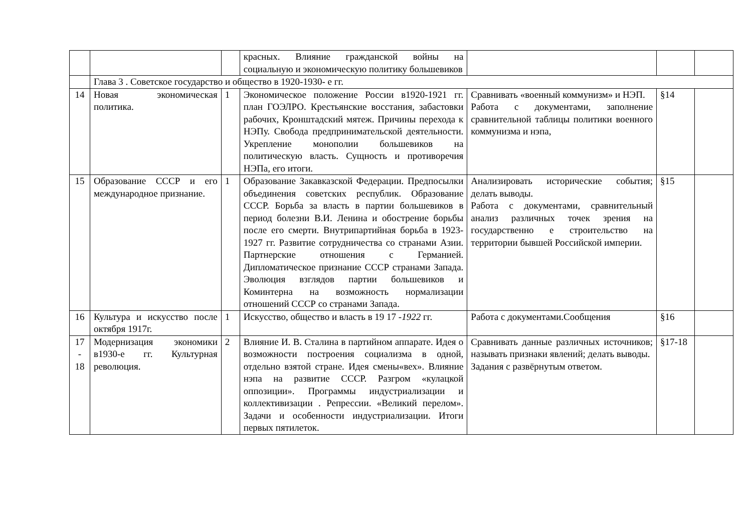| | | | красных. Влияние гражданской войны на социальную и экономическую политику большевиков | | | |
| | Глава 3 . Советское государство и общество в 1920-1930- е гг. | | | | | |
| 14 | Новая экономическая политика. | 1 | Экономическое положение России в1920-1921 гг. план ГОЭЛРО. Крестьянские восстания, забастовки рабочих, Кронштадский мятеж. Причины перехода к НЭПу. Свобода предпринимательской деятельности. Укрепление монополии большевиков на политическую власть. Сущность и противоречия НЭПа, его итоги. | Сравнивать «военный коммунизм» и НЭП. Работа с документами, заполнение сравнительной таблицы политики военного коммунизма и нэпа, | §14 | |
| 15 | Образование СССР и его международное признание. | 1 | Образование Закавказской Федерации. Предпосылки объединения советских республик. Образование СССР. Борьба за власть в партии большевиков в период болезни В.И. Ленина и обострение борьбы после его смерти. Внутрипартийная борьба в 1923- 1927 гг. Развитие сотрудничества со странами Азии. Партнерские отношения с Германией. Дипломатическое признание СССР странами Запада. Эволюция взглядов партии большевиков и Коминтерна на возможность нормализации отношений СССР со странами Запада. | Анализировать исторические события; делать выводы. Работа с документами, сравнительный анализ различных точек зрения на государственно е строительство на территории бывшей Российской империи. | §15 | |
| 16 | Культура и искусство после октября 1917г. | 1 | Искусство, общество и власть в 19 17 - 1922 гг. | Работа с документами.Сообщения | §16 | |
| 17 - 18 | Модернизация экономики в1930-е гг. Культурная революция. | 2 | Влияние И. В. Сталина в партийном аппарате. Идея о возможности построения социализма в одной, отдельно взятой стране. Идея смены«вех». Влияние нэпа на развитие СССР. Разгром «кулацкой оппозиции». Программы индустриализации и коллективизации . Репрессии. «Великий перелом». Задачи и особенности индустриализации. Итоги первых пятилеток. | Сравнивать данные различных источников; называть признаки явлений; делать выводы. Задания с развёрнутым ответом. | §17-18 | |